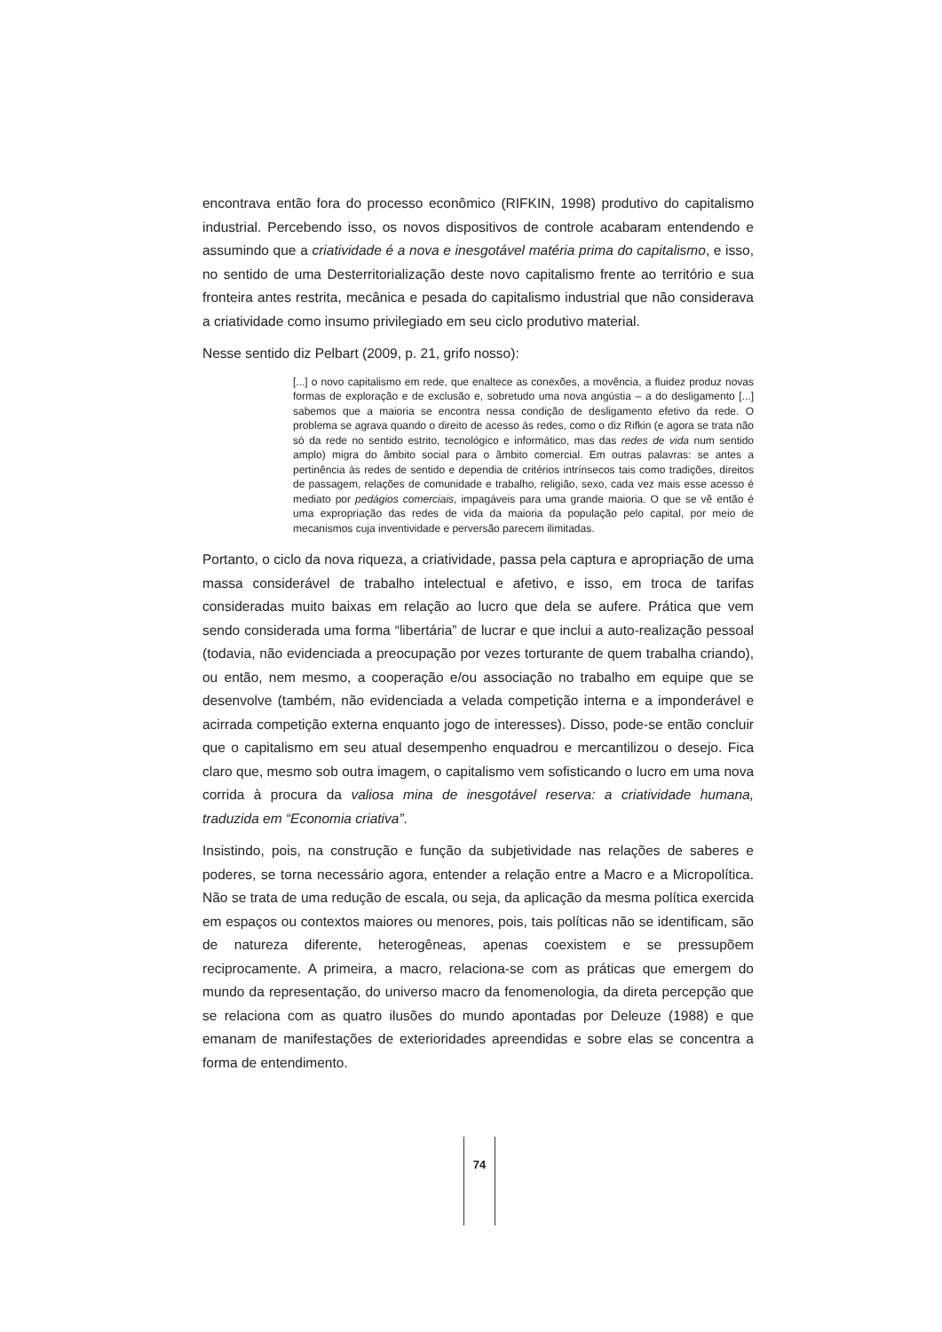encontrava então fora do processo econômico (RIFKIN, 1998) produtivo do capitalismo industrial. Percebendo isso, os novos dispositivos de controle acabaram entendendo e assumindo que a criatividade é a nova e inesgotável matéria prima do capitalismo, e isso, no sentido de uma Desterritorialização deste novo capitalismo frente ao território e sua fronteira antes restrita, mecânica e pesada do capitalismo industrial que não considerava a criatividade como insumo privilegiado em seu ciclo produtivo material.
Nesse sentido diz Pelbart (2009, p. 21, grifo nosso):
[...] o novo capitalismo em rede, que enaltece as conexões, a movência, a fluidez produz novas formas de exploração e de exclusão e, sobretudo uma nova angústia – a do desligamento [...] sabemos que a maioria se encontra nessa condição de desligamento efetivo da rede. O problema se agrava quando o direito de acesso às redes, como o diz Rifkin (e agora se trata não só da rede no sentido estrito, tecnológico e informático, mas das redes de vida num sentido amplo) migra do âmbito social para o âmbito comercial. Em outras palavras: se antes a pertinência às redes de sentido e dependia de critérios intrínsecos tais como tradições, direitos de passagem, relações de comunidade e trabalho, religião, sexo, cada vez mais esse acesso é mediato por pedágios comerciais, impagáveis para uma grande maioria. O que se vê então é uma expropriação das redes de vida da maioria da população pelo capital, por meio de mecanismos cuja inventividade e perversão parecem ilimitadas.
Portanto, o ciclo da nova riqueza, a criatividade, passa pela captura e apropriação de uma massa considerável de trabalho intelectual e afetivo, e isso, em troca de tarifas consideradas muito baixas em relação ao lucro que dela se aufere. Prática que vem sendo considerada uma forma “libertária” de lucrar e que inclui a auto-realização pessoal (todavia, não evidenciada a preocupação por vezes torturante de quem trabalha criando), ou então, nem mesmo, a cooperação e/ou associação no trabalho em equipe que se desenvolve (também, não evidenciada a velada competição interna e a imponderável e acirrada competição externa enquanto jogo de interesses). Disso, pode-se então concluir que o capitalismo em seu atual desempenho enquadrou e mercantilizou o desejo. Fica claro que, mesmo sob outra imagem, o capitalismo vem sofisticando o lucro em uma nova corrida à procura da valiosa mina de inesgotável reserva: a criatividade humana, traduzida em “Economia criativa”.
Insistindo, pois, na construção e função da subjetividade nas relações de saberes e poderes, se torna necessário agora, entender a relação entre a Macro e a Micropolítica. Não se trata de uma redução de escala, ou seja, da aplicação da mesma política exercida em espaços ou contextos maiores ou menores, pois, tais políticas não se identificam, são de natureza diferente, heterogêneas, apenas coexistem e se pressupõem reciprocamente. A primeira, a macro, relaciona-se com as práticas que emergem do mundo da representação, do universo macro da fenomenologia, da direta percepção que se relaciona com as quatro ilusões do mundo apontadas por Deleuze (1988) e que emanam de manifestações de exterioridades apreendidas e sobre elas se concentra a forma de entendimento.
74